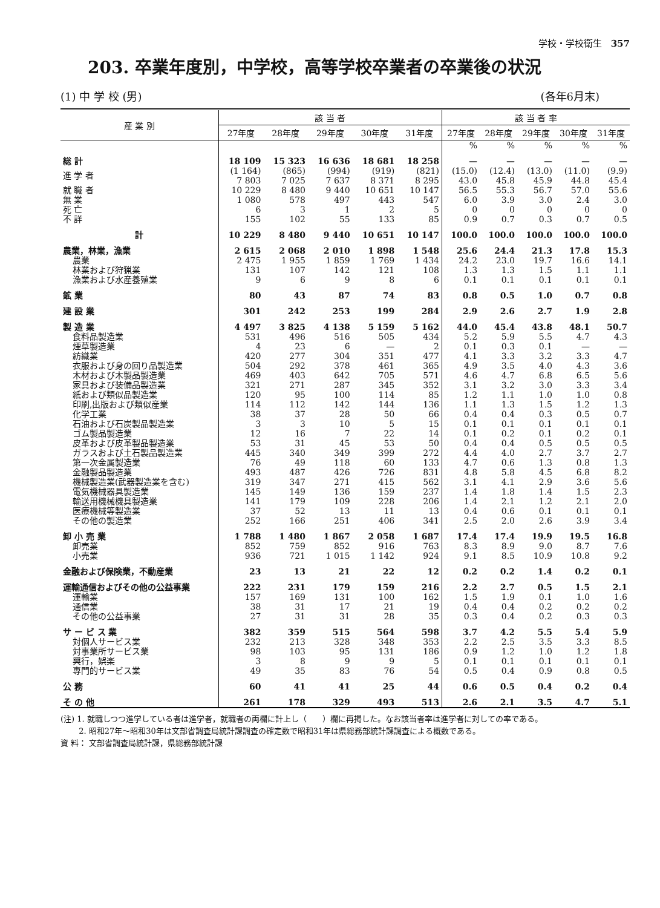学校・学校衛生 357
203. 卒業年度別，中学校，高等学校卒業者の卒業後の状況
(1) 中 学 校 (男) (各年6月末)
| 産 業 別 | 該 当 者 | | | | | 該 当 者 率 | | | | |
| --- | --- | --- | --- | --- | --- | --- | --- | --- | --- | --- |
| | 27年度 | 28年度 | 29年度 | 30年度 | 31年度 | 27年度 | 28年度 | 29年度 | 30年度 | 31年度 |
| | | | | | | % | % | % | % | % |
| 総 計 | 18 109 | 15 323 | 16 636 | 18 681 | 18 258 | — | — | — | — | — |
| 進 学 者 | (1 164) 7 803 | (865) 7 025 | (994) 7 637 | (919) 8 371 | (821) 8 295 | (15.0) 43.0 | (12.4) 45.8 | (13.0) 45.9 | (11.0) 44.8 | (9.9) 45.4 |
| 就 職 者 | 10 229 | 8 480 | 9 440 | 10 651 | 10 147 | 56.5 | 55.3 | 56.7 | 57.0 | 55.6 |
| 無 業 | 1 080 | 578 | 497 | 443 | 547 | 6.0 | 3.9 | 3.0 | 2.4 | 3.0 |
| 死 亡 | 6 | 3 | 1 | 2 | 5 | 0 | 0 | 0 | 0 | 0 |
| 不 詳 | 155 | 102 | 55 | 133 | 85 | 0.9 | 0.7 | 0.3 | 0.7 | 0.5 |
| 計 | 10 229 | 8 480 | 9 440 | 10 651 | 10 147 | 100.0 | 100.0 | 100.0 | 100.0 | 100.0 |
| 農業，林業，漁業 | 2 615 | 2 068 | 2 010 | 1 898 | 1 548 | 25.6 | 24.4 | 21.3 | 17.8 | 15.3 |
| 農業 | 2 475 | 1 955 | 1 859 | 1 769 | 1 434 | 24.2 | 23.0 | 19.7 | 16.6 | 14.1 |
| 林業および狩猟業 | 131 | 107 | 142 | 121 | 108 | 1.3 | 1.3 | 1.5 | 1.1 | 1.1 |
| 漁業および水産養殖業 | 9 | 6 | 9 | 8 | 6 | 0.1 | 0.1 | 0.1 | 0.1 | 0.1 |
| 鉱 業 | 80 | 43 | 87 | 74 | 83 | 0.8 | 0.5 | 1.0 | 0.7 | 0.8 |
| 建 設 業 | 301 | 242 | 253 | 199 | 284 | 2.9 | 2.6 | 2.7 | 1.9 | 2.8 |
| 製 造 業 | 4 497 | 3 825 | 4 138 | 5 159 | 5 162 | 44.0 | 45.4 | 43.8 | 48.1 | 50.7 |
| 食料品製造業 | 531 | 496 | 516 | 505 | 434 | 5.2 | 5.9 | 5.5 | 4.7 | 4.3 |
| 煙草製造業 | 4 | 23 | 6 | — | 2 | 0.1 | 0.3 | 0.1 | — | — |
| 紡織業 | 420 | 277 | 304 | 351 | 477 | 4.1 | 3.3 | 3.2 | 3.3 | 4.7 |
| 衣服および身の回り品製造業 | 504 | 292 | 378 | 461 | 365 | 4.9 | 3.5 | 4.0 | 4.3 | 3.6 |
| 木材および木製品製造業 | 469 | 403 | 642 | 705 | 571 | 4.6 | 4.7 | 6.8 | 6.5 | 5.6 |
| 家具および装備品製造業 | 321 | 271 | 287 | 345 | 352 | 3.1 | 3.2 | 3.0 | 3.3 | 3.4 |
| 紙および類似品製造業 | 120 | 95 | 100 | 114 | 85 | 1.2 | 1.1 | 1.0 | 1.0 | 0.8 |
| 印刷,出版および類似産業 | 114 | 112 | 142 | 144 | 136 | 1.1 | 1.3 | 1.5 | 1.2 | 1.3 |
| 化学工業 | 38 | 37 | 28 | 50 | 66 | 0.4 | 0.4 | 0.3 | 0.5 | 0.7 |
| 石油および石炭製品製造業 | 3 | 3 | 10 | 5 | 15 | 0.1 | 0.1 | 0.1 | 0.1 | 0.1 |
| ゴム製品製造業 | 12 | 16 | 7 | 22 | 14 | 0.1 | 0.2 | 0.1 | 0.2 | 0.1 |
| 皮革および皮革製品製造業 | 53 | 31 | 45 | 53 | 50 | 0.4 | 0.4 | 0.5 | 0.5 | 0.5 |
| ガラスおよび土石製品製造業 | 445 | 340 | 349 | 399 | 272 | 4.4 | 4.0 | 2.7 | 3.7 | 2.7 |
| 第一次金属製造業 | 76 | 49 | 118 | 60 | 133 | 4.7 | 0.6 | 1.3 | 0.8 | 1.3 |
| 金融製品製造業 | 493 | 487 | 426 | 726 | 831 | 4.8 | 5.8 | 4.5 | 6.8 | 8.2 |
| 機械製造業(武器製造業を含む) | 319 | 347 | 271 | 415 | 562 | 3.1 | 4.1 | 2.9 | 3.6 | 5.6 |
| 電気機械器具製造業 | 145 | 149 | 136 | 159 | 237 | 1.4 | 1.8 | 1.4 | 1.5 | 2.3 |
| 輸送用機械機具製造業 | 141 | 179 | 109 | 228 | 206 | 1.4 | 2.1 | 1.2 | 2.1 | 2.0 |
| 医療機械等製造業 | 37 | 52 | 13 | 11 | 13 | 0.4 | 0.6 | 0.1 | 0.1 | 0.1 |
| その他の製造業 | 252 | 166 | 251 | 406 | 341 | 2.5 | 2.0 | 2.6 | 3.9 | 3.4 |
| 卸 小 売 業 | 1 788 | 1 480 | 1 867 | 2 058 | 1 687 | 17.4 | 17.4 | 19.9 | 19.5 | 16.8 |
| 卸売業 | 852 | 759 | 852 | 916 | 763 | 8.3 | 8.9 | 9.0 | 8.7 | 7.6 |
| 小売業 | 936 | 721 | 1 015 | 1 142 | 924 | 9.1 | 8.5 | 10.9 | 10.8 | 9.2 |
| 金融および保険業，不動産業 | 23 | 13 | 21 | 22 | 12 | 0.2 | 0.2 | 1.4 | 0.2 | 0.1 |
| 運輸通信およびその他の公益事業 | 222 | 231 | 179 | 159 | 216 | 2.2 | 2.7 | 0.5 | 1.5 | 2.1 |
| 運輸業 | 157 | 169 | 131 | 100 | 162 | 1.5 | 1.9 | 0.1 | 1.0 | 1.6 |
| 通信業 | 38 | 31 | 17 | 21 | 19 | 0.4 | 0.4 | 0.2 | 0.2 | 0.2 |
| その他の公益事業 | 27 | 31 | 31 | 28 | 35 | 0.3 | 0.4 | 0.2 | 0.3 | 0.3 |
| サ ー ビ ス 業 | 382 | 359 | 515 | 564 | 598 | 3.7 | 4.2 | 5.5 | 5.4 | 5.9 |
| 対個人サービス業 | 232 | 213 | 328 | 348 | 353 | 2.2 | 2.5 | 3.5 | 3.3 | 8.5 |
| 対事業所サービス業 | 98 | 103 | 95 | 131 | 186 | 0.9 | 1.2 | 1.0 | 1.2 | 1.8 |
| 興行，娯楽 | 3 | 8 | 9 | 9 | 5 | 0.1 | 0.1 | 0.1 | 0.1 | 0.1 |
| 専門的サービス業 | 49 | 35 | 83 | 76 | 54 | 0.5 | 0.4 | 0.9 | 0.8 | 0.5 |
| 公 務 | 60 | 41 | 41 | 25 | 44 | 0.6 | 0.5 | 0.4 | 0.2 | 0.4 |
| そ の 他 | 261 | 178 | 329 | 493 | 513 | 2.6 | 2.1 | 3.5 | 4.7 | 5.1 |
(注) 1. 就職しつつ進学している者は進学者，就職者の両欄に計上し（　　）欄に再掲した。なお該当者率は進学者に対しての率である。
　　 2. 昭和27年～昭和30年は文部省調査局統計課調査の確定数で昭和31年は県総務部統計課調査による概数である。
資 料： 文部省調査局統計課，県総務部統計課